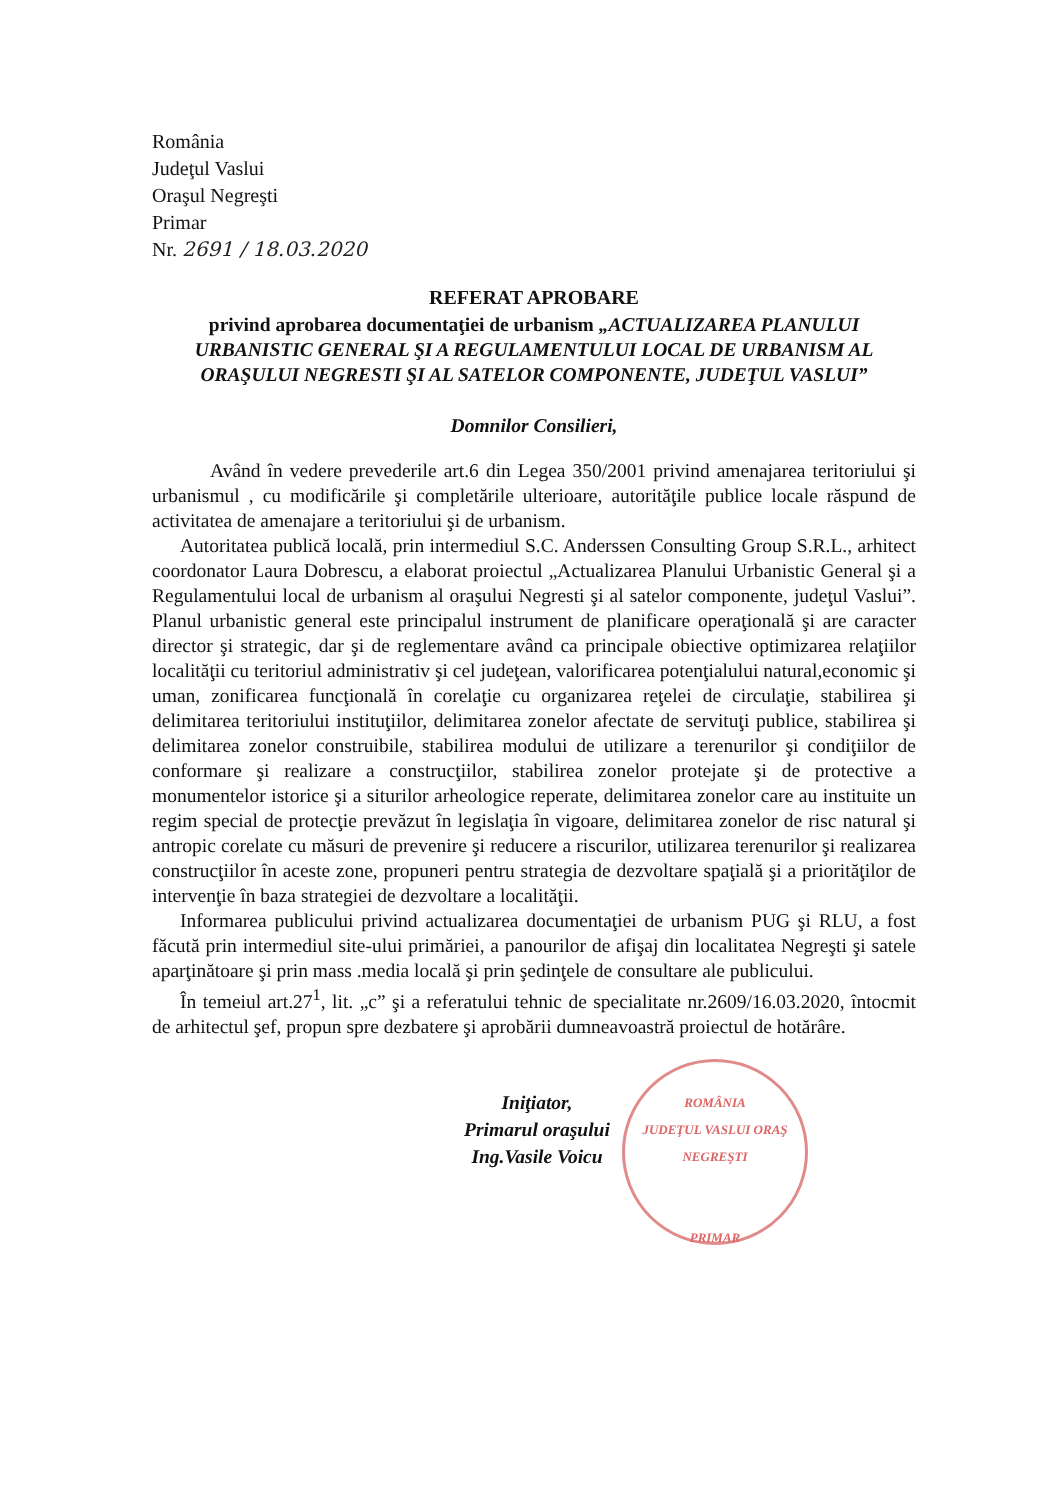România
Judeţul Vaslui
Oraşul Negreşti
Primar
Nr. 2691 / 18.03.2020
REFERAT APROBARE
privind aprobarea documentaţiei de urbanism „ACTUALIZAREA PLANULUI URBANISTIC GENERAL ŞI A REGULAMENTULUI LOCAL DE URBANISM AL ORAŞULUI NEGRESTI ŞI AL SATELOR COMPONENTE, JUDEŢUL VASLUI”
Domnilor Consilieri,
Având în vedere prevederile art.6 din Legea 350/2001 privind amenajarea teritoriului şi urbanismul , cu modificările şi completările ulterioare, autorităţile publice locale răspund de activitatea de amenajare a teritoriului şi de urbanism.
Autoritatea publică locală, prin intermediul S.C. Anderssen Consulting Group S.R.L., arhitect coordonator Laura Dobrescu, a elaborat proiectul „Actualizarea Planului Urbanistic General şi a Regulamentului local de urbanism al oraşului Negresti şi al satelor componente, judeţul Vaslui”. Planul urbanistic general este principalul instrument de planificare operaţională şi are caracter director şi strategic, dar şi de reglementare având ca principale obiective optimizarea relaţiilor localităţii cu teritoriul administrativ şi cel judeţean, valorificarea potenţialului natural,economic şi uman, zonificarea funcţională în corelaţie cu organizarea reţelei de circulaţie, stabilirea şi delimitarea teritoriului instituţiilor, delimitarea zonelor afectate de servituţi publice, stabilirea şi delimitarea zonelor construibile, stabilirea modului de utilizare a terenurilor şi condiţiilor de conformare şi realizare a construcţiilor, stabilirea zonelor protejate şi de protective a monumentelor istorice şi a siturilor arheologice reperate, delimitarea zonelor care au instituite un regim special de protecţie prevăzut în legislaţia în vigoare, delimitarea zonelor de risc natural şi antropic corelate cu măsuri de prevenire şi reducere a riscurilor, utilizarea terenurilor şi realizarea construcţiilor în aceste zone, propuneri pentru strategia de dezvoltare spaţială şi a priorităţilor de intervenţie în baza strategiei de dezvoltare a localităţii.
Informarea publicului privind actualizarea documentaţiei de urbanism PUG şi RLU, a fost făcută prin intermediul site-ului primăriei, a panourilor de afişaj din localitatea Negreşti şi satele aparţinătoare şi prin mass .media locală şi prin şedinţele de consultare ale publicului.
În temeiul art.27<sup>1</sup>, lit. „c” şi a referatului tehnic de specialitate nr.2609/16.03.2020, întocmit de arhitectul şef, propun spre dezbatere şi aprobării dumneavoastră proiectul de hotărâre.
Iniţiator,
Primarul oraşului
Ing.Vasile Voicu
ROMÂNIA
JUDEŢUL VASLUI ORAŞ NEGREŞTI
PRIMAR